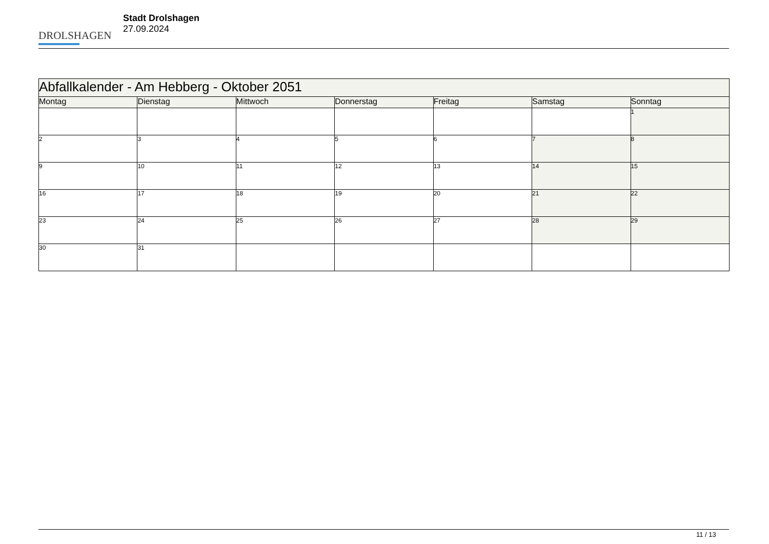DROLSHAGEN
Stadt Drolshagen
27.09.2024
| Abfallkalender - Am Hebberg - Oktober 2051 | | | | | | |
| --- | --- | --- | --- | --- | --- | --- |
| Montag | Dienstag | Mittwoch | Donnerstag | Freitag | Samstag | Sonntag |
| | | | | | | 1 |
| 2 | 3 | 4 | 5 | 6 | 7 | 8 |
| 9 | 10 | 11 | 12 | 13 | 14 | 15 |
| 16 | 17 | 18 | 19 | 20 | 21 | 22 |
| 23 | 24 | 25 | 26 | 27 | 28 | 29 |
| 30 | 31 | | | | | |
11 / 13